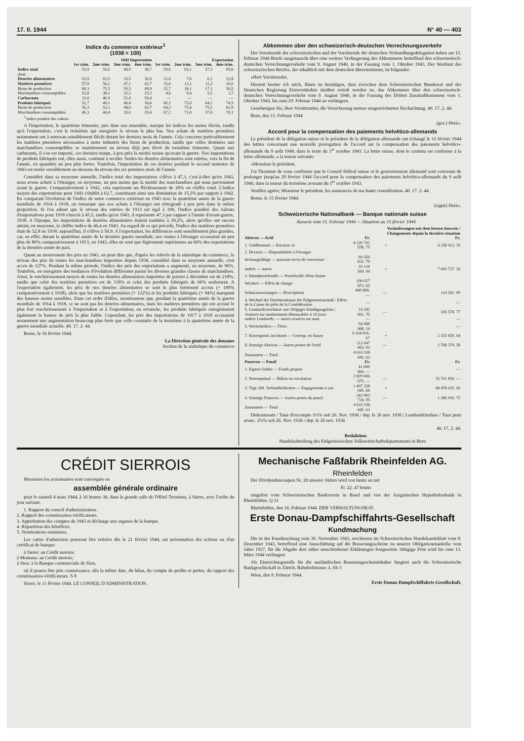17. II. 1944 N° 40 — 403
Indice du commerce extérieur<sup>1</sup>
(1938 = 100)
| | 1943 Importation | | | | Exportation | | | |
| --- | --- | --- | --- | --- | --- | --- | --- | --- |
| | 1er trim. | 2me trim. | 3me trim. | 4me trim. | 1er trim. | 2me trim. | 3me trim. | 4me trim. |
| Indice total | 53,9 | 55,6 | 40,9 | 38,7 | 59,6 | 65,1 | 57,2 | 69,0 |
| dont: | | | | | | | | |
| Denrées alimentaires | 52,0 | 63,5 | 33,5 | 36,6 | 12,6 | 7,6 | 6,1 | 33,8 |
| Matières premières | 57,8 | 56,1 | 47,1 | 42,7 | 15,0 | 12,1 | 11,2 | 26,6 |
| Biens de production | 80,3 | 75,5 | 59,5 | 49,9 | 25,7 | 18,1 | 17,1 | 50,5 |
| Marchandises consomptibles | 52,8 | 38,1 | 22,2 | 23,2 | 4,6 | 6,4 | 5,5 | 3,7 |
| Carburants | 33,0 | 46,9 | 52,9 | 50,4 | — | — | — | — |
| Produits fabriqués | 51,7 | 49,1 | 40,4 | 36,6 | 66,1 | 73,0 | 64,2 | 74,5 |
| Biens de production | 56,3 | 53,1 | 44,6 | 42,7 | 64,2 | 75,4 | 75,1 | 81,9 |
| Marchandises consomptibles | 46,3 | 44,4 | 35,6 | 29,4 | 67,2 | 71,6 | 57,6 | 70,1 |
<sup>1</sup> Indice pondéré des valeurs
A l'importation, le quatrième trimestre, pris dans son ensemble, marque les indices les moins élevés, tandis qu'à l'exportation, c'est le troisième qui enregistre le niveau le plus bas. Nos achats de matières premières notamment ont à nouveau sensiblement fléchi durant les derniers mois de l'année. Cela concerne particulièrement les matières premières nécessaires à notre industrie des biens de production, tandis que celles destinées aux marchandises consomptibles se maintiennent au niveau déjà peu élevé du troisième trimestre. Quant aux carburants, il s'en est importé, ces derniers temps, à peu près la moitié moins qu'avant la guerre. Nos importations de produits fabriqués ont, elles aussi, continué à reculer. Seules les denrées alimentaires sont entrées, vers la fin de l'année, en quantités un peu plus fortes. Toutefois, l'importation de ces denrées pendant le second semestre de 1943 est restée sensiblement au-dessous du niveau des six premiers mois de l'année.
Considéré dans sa moyenne annuelle, l'indice total des importations s'élève à 47,3, c'est-à-dire qu'en 1943, nous avons acheté à l'étranger, en moyenne, un peu moins que la moitié des marchandises qui nous parvenaient avant la guerre. Comparativement à 1942, cela représente un fléchissement de 20% en chiffre rond. L'indice moyen des exportations pour 1943 s'établit à 62,7, constituant ainsi une diminution de 15,5% par rapport à 1942. En comparant l'évolution de l'indice de notre commerce extérieur en 1943 avec la quatrième année de la guerre mondiale de 1914 à 1918, on remarque que nos achats à l'étranger ont rétrogradé à peu près dans la même proportion. Si l'on admet que le niveau des entrées de 1913 est égal à 100, l'indice pondéré des valeurs d'importations pour 1918 s'inscrit à 45,5, tandis qu'en 1943, il représente 47,3 par rapport à l'année d'avant-guerre, 1938. A l'époque, les importations de denrées alimentaires étaient tombées à 39,2%, alors qu'elles ont encore atteint, en moyenne, le chiffre indice de 46,4 en 1943. Au regard de ce qui précède, l'indice des matières premières était de 52,8 en 1918: aujourd'hui, il s'élève à 50,9. A l'exportation, les différences sont sensiblement plus grandes, car, en effet, durant la quatrième année de la dernière guerre mondiale, nos ventes à l'étranger accusaient un peu plus de 80% comparativement à 1913; en 1943, elles ne sont que légèrement supérieures au 60% des exportations de la dernière année de paix.
Quant au mouvement des prix en 1943, on peut dire que, d'après les relevés de la statistique du commerce, le niveau des prix de toutes les marchandises importées depuis 1938, considéré dans sa moyenne annuelle, s'est accru de 127%. Pendant la même période, l'indice des prix des exportations a augmenté, en moyenne, de 96%. Toutefois, on enregistre des tendances d'évolution différentes parmi les diverses grandes classes de marchandises. Ainsi, le renchérissement moyen de toutes les denrées alimentaires importées de janvier à décembre est de 218%, tandis que celui des matières premières est de 118% et celui des produits fabriqués de 66% seulement. A l'exportation également, les prix de nos denrées alimentaires se sont le plus fortement accrus (+ 189% comparativement à 1938), alors que les matières premières (+ 122%) et les produits fabriqués (+ 94%) marquent des hausses moins sensibles. Dans cet ordre d'idées, mentionnons que, pendant la quatrième année de la guerre mondiale de 1914 à 1918, ce ne sont pas les denrées alimentaires, mais les matières premières qui ont accusé le plus fort renchérissement à l'importation et à l'exportation; en revanche, les produits fabriqués enregistraient également la hausse de prix la plus faible. Cependant, les prix des importations de 1917 à 1918 accusaient notamment une augmentation beaucoup plus forte que celle constatée de la troisième à la quatrième année de la guerre mondiale actuelle. 40. 17. 2. 44.
Berne, le 16 février 1944.
La Direction générale des douanes
Section de la statistique du commerce
Abkommen über den schweizerisch-deutschen Verrechnungsverkehr
Der Vorsitzende der schweizerischen und der Vorsitzende der deutschen Verhandlungsdelegation haben am 15. Februar 1944 Briefe ausgetauscht über eine weitere Verlängerung des Abkommens betreffend den schweizerisch-deutschen Verrechnungsverkehr vom 9. August 1940, in der Fassung vom 1. Oktober 1943. Der Wortlaut des schweizerischen Briefes, der inhaltlich mit dem deutschen übereinstimmt, ist folgender:
«Herr Vorsitzender,
Hiermit beehre ich mich, Ihnen zu bestätigen, dass zwischen dem Schweizerischen Bundesrat und der Deutschen Regierung Einverständnis darüber erzielt worden ist, das Abkommen über den schweizerisch-deutschen Verrechnungsverkehr vom 9. August 1940, in der Fassung des Dritten Zusatzabkommens vom 1. Oktober 1943, bis zum 29. Februar 1944 zu verlängern.
Genehmigen Sie, Herr Vorsitzender, die Versicherung meiner ausgezeichneten Hochachtung. 40. 17. 2. 44.
Bern, den 15. Februar 1944
(gez.) Hotz».
Accord pour la compensation des paiements helvético-allemands
Le président de la délégation suisse et le président de la délégation allemande ont échangé le 15 février 1944 des lettres concernant une nouvelle prorogation de l'accord sur la compensation des paiements helvético-allemands du 9 août 1940, dans le texte du 1<sup>er</sup> octobre 1943. La lettre suisse, dont le contenu est conforme à la lettre allemande, a la teneur suivante:
«Monsieur le président,
J'ai l'honneur de vous confirmer que le Conseil fédéral suisse et le gouvernement allemand sont convenus de prolonger jusqu'au 29 février 1944 l'accord pour la compensation des paiements helvético-allemands du 9 août 1940, dans la teneur du troisième avenant du 1<sup>er</sup> octobre 1943.
Veuillez agréer, Monsieur le président, les assurances de ma haute considération. 40. 17. 2. 44.
Berne, le 15 février 1944.
(signé) Hotz».
Schweizerische Nationalbank — Banque nationale suisse
Ausweis vom 15. Februar 1944 — Situation au 15 février 1944
| | | Veränderungen seit dem letzten Ausweis / Changements depuis la dernière situation | |
| --- | --- | --- | --- |
| Aktiven — Actif | Fr. | | Fr. |
| 1. Goldbestand — Encaisse or | 4 226 741 558. 75 | + | 4 258 913. 35 |
| 2. Devisen — Disponibilités à l'étranger | | | |
| deckungsfähige — pouvant servir de couverture | 69 350 833. 79 | | |
| andere — autres | 16 134 569. 99 | + | 7 043 727. 26 |
| 3. Inlandportefeuille — Portefeuille effets Suisse | | | |
| Wechsel — Effets de change | 100 027 872. 65 | | |
| Schatzanweisungen — Rescriptions | 400 000. — | — | 114 282. 99 |
| 4. Wechsel der Darlehenskasse der Eidgenossenschaft / Effets de la Caisse de prêts de la Confédération | — | | — |
| 5. Lombardvorschüsse mit 10tägiger Kündigungsfrist / Avances sur nantissement dénonçables à 10 jours | 14 242 661. 76 | — | 326 578. 77 |
| andere Lombardv. — autres avances sur nant. | — | | — |
| 6. Wertschriften — Titres | 64 688 968. 10 | | — |
| 7. Korrespond. im Inland — Corresp. en Suisse | 6 104 016. 67 | + | 2 335 859. 64 |
| 8. Sonstige Aktiven — Autres postes de l'actif | 112 647 963. 92 | — | 1 768 379. 58 |
| Zusammen — Total | 4 610 338 445. 63 | | |
| Passiven — Passif | Fr. | | Fr. |
| 1. Eigene Gelder — Fonds propres | 41 000 000. — | | — |
| 2. Notenumlauf — Billets en circulation | 2 829 006 675. — | — | 35 761 850. — |
| 3. Tägl. fäll. Verbindlichkeiten — Engagements à vue | 1 497 338 045. 68 | + | 48 478 025. 60 |
| 4. Sonstige Passiven — Autres postes du passif | 242 993 724. 95 | — | 1 286 916. 72 |
| Zusammen — Total | 4 610 338 445. 63 | | |
Diskontosatz / Taux d'escompte 1½% seit 26. Nov. 1936 / dep. le 26 nov. 1936 | Lombardzinsfuss / Taux pour avanc. 2½% seit 26. Nov. 1936 / dep. le 26 nov. 1936
40. 17. 2. 44.
Redaktion:
Handelsabteilung des Eidgenössischen Volkswirtschaftsdepartements in Bern
CRÉDIT SIERROIS
Messieurs les actionnaires sont convoqués en
assemblée générale ordinaire
pour le samedi 4 mars 1944, à 16 heures 30, dans la grande salle de l'Hôtel Terminus, à Sierre, avec l'ordre du jour suivant:
1. Rapport du conseil d'administration.
2. Rapport des commissaires-vérificateurs.
3. Approbation des comptes de 1943 et décharge aux organes de la banque.
4. Répartition des bénéfices.
5. Nominations statutaires.
Les cartes d'admission pourront être retirées dès le 21 février 1944, sur présentation des actions ou d'un certificat de banque:
à Sierre: au Crédit sierrois;
à Montana: au Crédit sierrois;
à Sion: à la Banque commerciale de Sion,
où il pourra être pris connaissance, dès la même date, du bilan, du compte de profits et pertes, du rapport des commissaires-vérificateurs. S 8
Sierre, le 11 février 1944. LE CONSEIL D'ADMINISTRATION.
Mechanische Faßfabrik Rheinfelden AG.
Rheinfelden
Der Dividendencoupon Nr. 20 unserer Aktien wird von heute an mit
Fr. 22. 47 brutto
eingelöst vom Schweizerischen Bankverein in Basel und von der Aargauischen Hypothekenbank in Rheinfelden. Q 31
Rheinfelden, den 16. Februar 1944. DER VERWALTUNGSRAT.
Erste Donau-Dampfschiffahrts-Gesellschaft
Kundmachung
Die in der Kundmachung vom 30. November 1943, erschienen im Schweizerischen Handelsamtsblatt vom 8. Dezember 1943, betreffend eine Ausschüttung auf die Besserungsscheine zu unserer Obligationenanleihe vom Jahre 1927, für die Abgabe dort näher umschriebener Erklärungen festgesetzte 30tägige Frist wird bis zum 15. März 1944 verlängert.
Als Einreichungsstelle für die ausländischen Besserungsscheininhaber fungiert auch die Schweizerische Bankgesellschaft in Zürich, Bahnhofstrasse. L Ab 3
Wien, den 9. Februar 1944.
Erste Donau-Dampfschiffahrts-Gesellschaft.